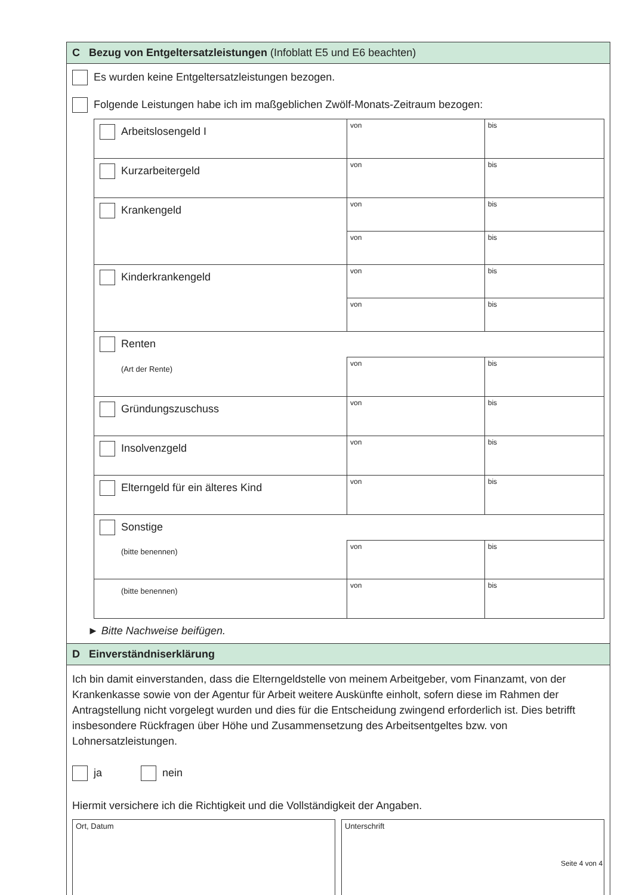C Bezug von Entgeltersatzleistungen (Infoblatt E5 und E6 beachten)
Es wurden keine Entgeltersatzleistungen bezogen.
Folgende Leistungen habe ich im maßgeblichen Zwölf-Monats-Zeitraum bezogen:
| Arbeitslosengeld I | von | bis |
| Kurzarbeitergeld | von | bis |
| Krankengeld | von | bis |
| | von | bis |
| Kinderkrankengeld | von | bis |
| | von | bis |
| Renten | | |
| (Art der Rente) | von | bis |
| Gründungszuschuss | von | bis |
| Insolvenzgeld | von | bis |
| Elterngeld für ein älteres Kind | von | bis |
| Sonstige | | |
| (bitte benennen) | von | bis |
| (bitte benennen) | von | bis |
► Bitte Nachweise beifügen.
D Einverständniserklärung
Ich bin damit einverstanden, dass die Elterngeldstelle von meinem Arbeitgeber, vom Finanzamt, von der Krankenkasse sowie von der Agentur für Arbeit weitere Auskünfte einholt, sofern diese im Rahmen der Antragstellung nicht vorgelegt wurden und dies für die Entscheidung zwingend erforderlich ist. Dies betrifft insbesondere Rückfragen über Höhe und Zusammensetzung des Arbeitsentgeltes bzw. von Lohnersatzleistungen.
ja nein
Hiermit versichere ich die Richtigkeit und die Vollständigkeit der Angaben.
Ort, Datum Unterschrift
Seite 4 von 4